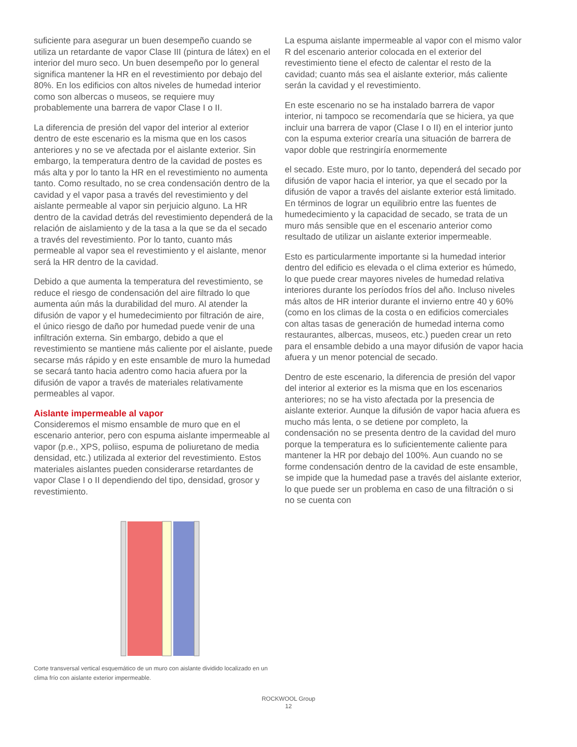suficiente para asegurar un buen desempeño cuando se utiliza un retardante de vapor Clase III (pintura de látex) en el interior del muro seco. Un buen desempeño por lo general significa mantener la HR en el revestimiento por debajo del 80%. En los edificios con altos niveles de humedad interior como son albercas o museos, se requiere muy probablemente una barrera de vapor Clase I o II.
La diferencia de presión del vapor del interior al exterior dentro de este escenario es la misma que en los casos anteriores y no se ve afectada por el aislante exterior. Sin embargo, la temperatura dentro de la cavidad de postes es más alta y por lo tanto la HR en el revestimiento no aumenta tanto. Como resultado, no se crea condensación dentro de la cavidad y el vapor pasa a través del revestimiento y del aislante permeable al vapor sin perjuicio alguno. La HR dentro de la cavidad detrás del revestimiento dependerá de la relación de aislamiento y de la tasa a la que se da el secado a través del revestimiento. Por lo tanto, cuanto más permeable al vapor sea el revestimiento y el aislante, menor será la HR dentro de la cavidad.
Debido a que aumenta la temperatura del revestimiento, se reduce el riesgo de condensación del aire filtrado lo que aumenta aún más la durabilidad del muro. Al atender la difusión de vapor y el humedecimiento por filtración de aire, el único riesgo de daño por humedad puede venir de una infiltración externa. Sin embargo, debido a que el revestimiento se mantiene más caliente por el aislante, puede secarse más rápido y en este ensamble de muro la humedad se secará tanto hacia adentro como hacia afuera por la difusión de vapor a través de materiales relativamente permeables al vapor.
Aislante impermeable al vapor
Consideremos el mismo ensamble de muro que en el escenario anterior, pero con espuma aislante impermeable al vapor (p.e., XPS, poliiso, espuma de poliuretano de media densidad, etc.) utilizada al exterior del revestimiento. Estos materiales aislantes pueden considerarse retardantes de vapor Clase I o II dependiendo del tipo, densidad, grosor y revestimiento.
Corte transversal vertical esquemático de un muro con aislante dividido localizado en un clima frío con aislante exterior impermeable.
La espuma aislante impermeable al vapor con el mismo valor R del escenario anterior colocada en el exterior del revestimiento tiene el efecto de calentar el resto de la cavidad; cuanto más sea el aislante exterior, más caliente serán la cavidad y el revestimiento.
En este escenario no se ha instalado barrera de vapor interior, ni tampoco se recomendaría que se hiciera, ya que incluir una barrera de vapor (Clase I o II) en el interior junto con la espuma exterior crearía una situación de barrera de vapor doble que restringiría enormemente
el secado. Este muro, por lo tanto, dependerá del secado por difusión de vapor hacia el interior, ya que el secado por la difusión de vapor a través del aislante exterior está limitado. En términos de lograr un equilibrio entre las fuentes de humedecimiento y la capacidad de secado, se trata de un muro más sensible que en el escenario anterior como resultado de utilizar un aislante exterior impermeable.
Esto es particularmente importante si la humedad interior dentro del edificio es elevada o el clima exterior es húmedo, lo que puede crear mayores niveles de humedad relativa interiores durante los períodos fríos del año. Incluso niveles más altos de HR interior durante el invierno entre 40 y 60% (como en los climas de la costa o en edificios comerciales con altas tasas de generación de humedad interna como restaurantes, albercas, museos, etc.) pueden crear un reto para el ensamble debido a una mayor difusión de vapor hacia afuera y un menor potencial de secado.
Dentro de este escenario, la diferencia de presión del vapor del interior al exterior es la misma que en los escenarios anteriores; no se ha visto afectada por la presencia de aislante exterior. Aunque la difusión de vapor hacia afuera es mucho más lenta, o se detiene por completo, la condensación no se presenta dentro de la cavidad del muro porque la temperatura es lo suficientemente caliente para mantener la HR por debajo del 100%. Aun cuando no se forme condensación dentro de la cavidad de este ensamble, se impide que la humedad pase a través del aislante exterior, lo que puede ser un problema en caso de una filtración o si no se cuenta con
ROCKWOOL Group
12